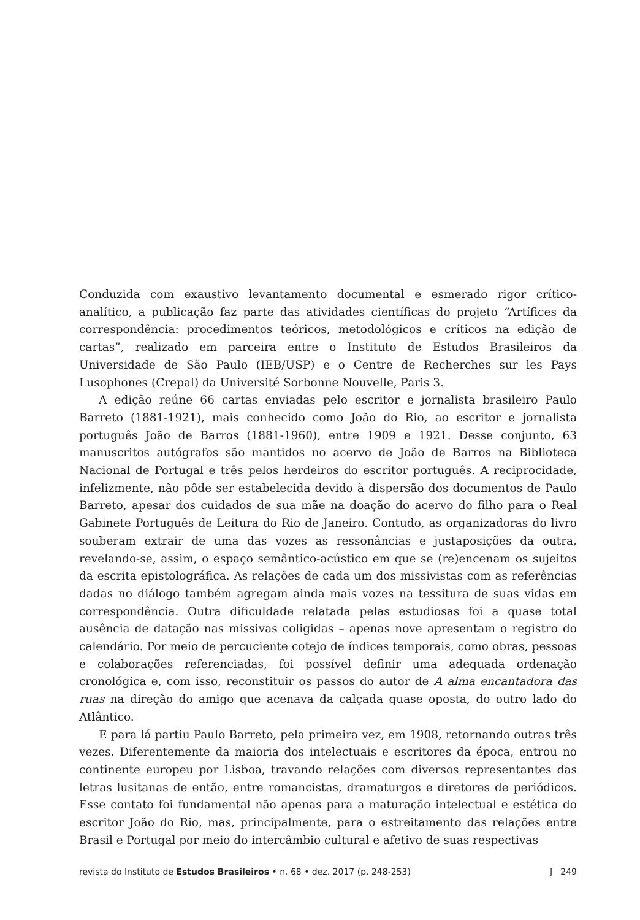Conduzida com exaustivo levantamento documental e esmerado rigor crítico-analítico, a publicação faz parte das atividades científicas do projeto “Artífices da correspondência: procedimentos teóricos, metodológicos e críticos na edição de cartas”, realizado em parceira entre o Instituto de Estudos Brasileiros da Universidade de São Paulo (IEB/USP) e o Centre de Recherches sur les Pays Lusophones (Crepal) da Université Sorbonne Nouvelle, Paris 3.
A edição reúne 66 cartas enviadas pelo escritor e jornalista brasileiro Paulo Barreto (1881-1921), mais conhecido como João do Rio, ao escritor e jornalista português João de Barros (1881-1960), entre 1909 e 1921. Desse conjunto, 63 manuscritos autógrafos são mantidos no acervo de João de Barros na Biblioteca Nacional de Portugal e três pelos herdeiros do escritor português. A reciprocidade, infelizmente, não pôde ser estabelecida devido à dispersão dos documentos de Paulo Barreto, apesar dos cuidados de sua mãe na doação do acervo do filho para o Real Gabinete Português de Leitura do Rio de Janeiro. Contudo, as organizadoras do livro souberam extrair de uma das vozes as ressonâncias e justaposições da outra, revelando-se, assim, o espaço semântico-acústico em que se (re)encenam os sujeitos da escrita epistolográfica. As relações de cada um dos missivistas com as referências dadas no diálogo também agregam ainda mais vozes na tessitura de suas vidas em correspondência. Outra dificuldade relatada pelas estudiosas foi a quase total ausência de datação nas missivas coligidas – apenas nove apresentam o registro do calendário. Por meio de percuciente cotejo de índices temporais, como obras, pessoas e colaborações referenciadas, foi possível definir uma adequada ordenação cronológica e, com isso, reconstituir os passos do autor de A alma encantadora das ruas na direção do amigo que acenava da calçada quase oposta, do outro lado do Atlântico.
E para lá partiu Paulo Barreto, pela primeira vez, em 1908, retornando outras três vezes. Diferentemente da maioria dos intelectuais e escritores da época, entrou no continente europeu por Lisboa, travando relações com diversos representantes das letras lusitanas de então, entre romancistas, dramaturgos e diretores de periódicos. Esse contato foi fundamental não apenas para a maturação intelectual e estética do escritor João do Rio, mas, principalmente, para o estreitamento das relações entre Brasil e Portugal por meio do intercâmbio cultural e afetivo de suas respectivas
revista do Instituto de Estudos Brasileiros • n. 68 • dez. 2017 (p. 248-253)] 249